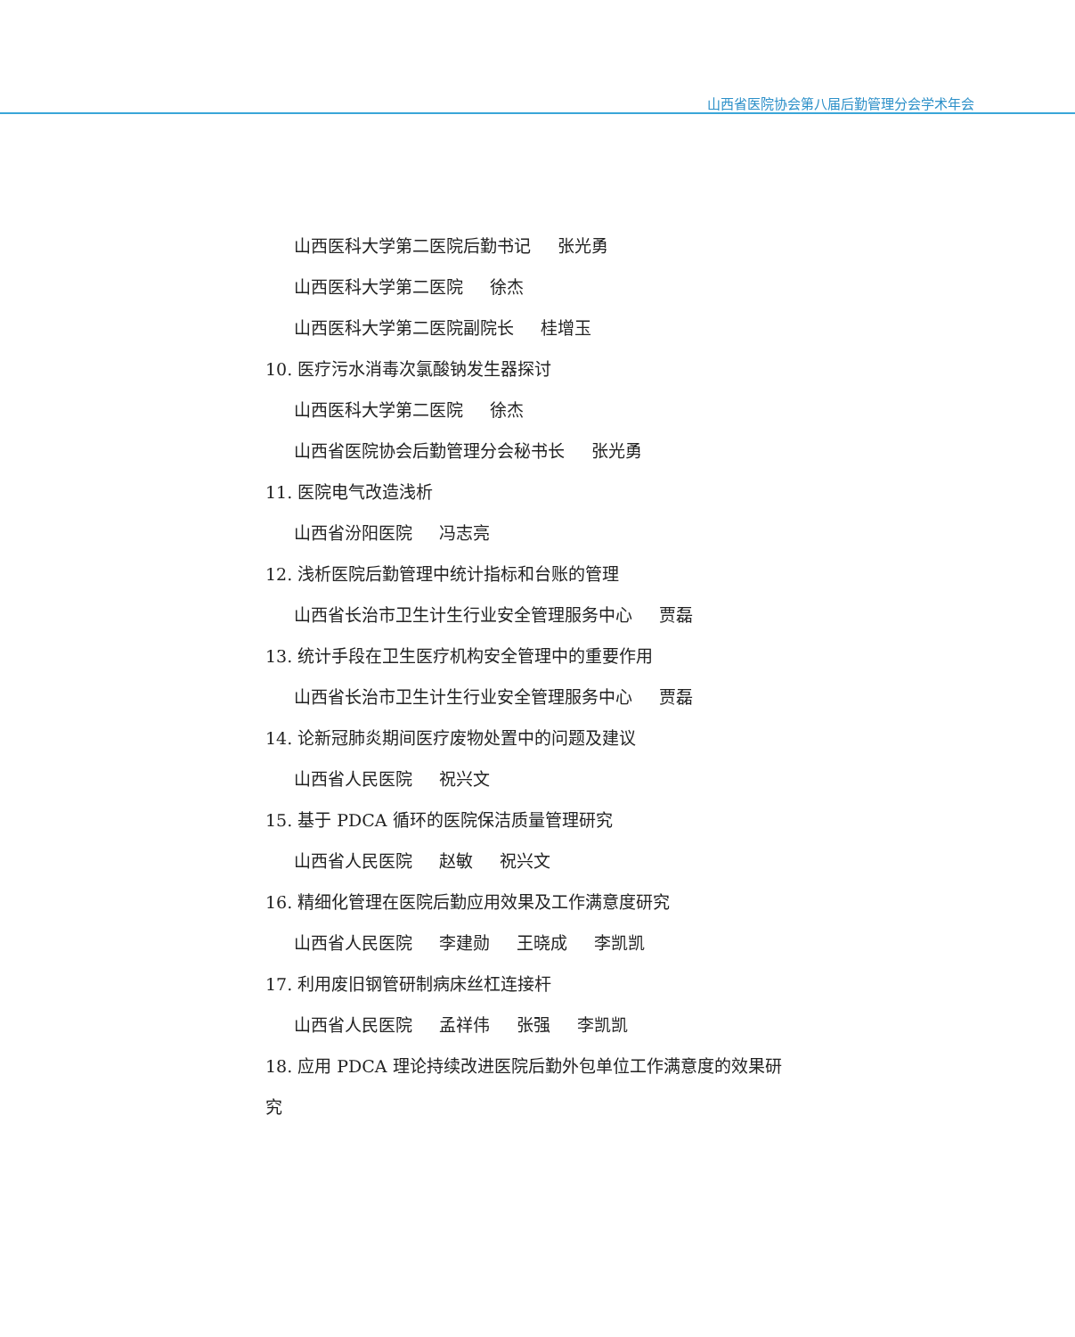山西省医院协会第八届后勤管理分会学术年会
山西医科大学第二医院后勤书记 张光勇
山西医科大学第二医院 徐杰
山西医科大学第二医院副院长 桂增玉
10. 医疗污水消毒次氯酸钠发生器探讨
山西医科大学第二医院 徐杰
山西省医院协会后勤管理分会秘书长 张光勇
11. 医院电气改造浅析
山西省汾阳医院 冯志亮
12. 浅析医院后勤管理中统计指标和台账的管理
山西省长治市卫生计生行业安全管理服务中心 贾磊
13. 统计手段在卫生医疗机构安全管理中的重要作用
山西省长治市卫生计生行业安全管理服务中心 贾磊
14. 论新冠肺炎期间医疗废物处置中的问题及建议
山西省人民医院 祝兴文
15. 基于 PDCA 循环的医院保洁质量管理研究
山西省人民医院 赵敏 祝兴文
16. 精细化管理在医院后勤应用效果及工作满意度研究
山西省人民医院 李建勋 王晓成 李凯凯
17. 利用废旧钢管研制病床丝杠连接杆
山西省人民医院 孟祥伟 张强 李凯凯
18. 应用 PDCA 理论持续改进医院后勤外包单位工作满意度的效果研
究